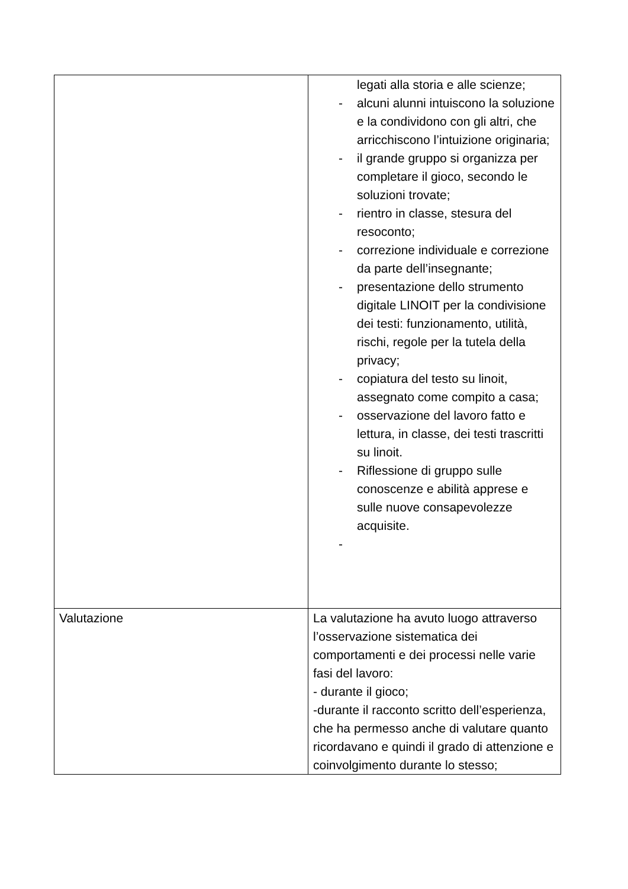| | legati alla storia e alle scienze; - alcuni alunni intuiscono la soluzione e la condividono con gli altri, che arricchiscono l’intuizione originaria; - il grande gruppo si organizza per completare il gioco, secondo le soluzioni trovate; - rientro in classe, stesura del resoconto; - correzione individuale e correzione da parte dell’insegnante; - presentazione dello strumento digitale LINOIT per la condivisione dei testi: funzionamento, utilità, rischi, regole per la tutela della privacy; - copiatura del testo su linoit, assegnato come compito a casa; - osservazione del lavoro fatto e lettura, in classe, dei testi trascritti su linoit. - Riflessione di gruppo sulle conoscenze e abilità apprese e sulle nuove consapevolezze acquisite. - |
| Valutazione | La valutazione ha avuto luogo attraverso l’osservazione sistematica dei comportamenti e dei processi nelle varie fasi del lavoro: - durante il gioco; -durante il racconto scritto dell’esperienza, che ha permesso anche di valutare quanto ricordavano e quindi il grado di attenzione e coinvolgimento durante lo stesso; |